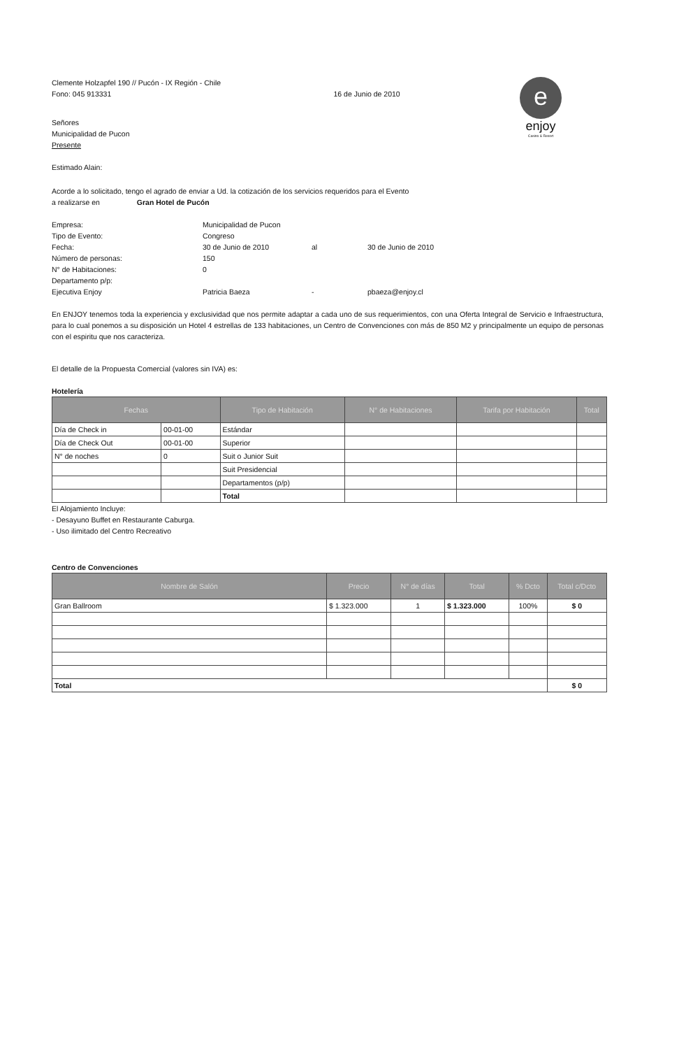Clemente Holzapfel 190 // Pucón - IX Región - Chile
Fono: 045 913331
16 de Junio de 2010
e
enjoy
Casino & Resort
Señores
Municipalidad de Pucon
Presente
Estimado Alain:
Acorde a lo solicitado, tengo el agrado de enviar a Ud. la cotización de los servicios requeridos para el Evento
a realizarse en Gran Hotel de Pucón
| Empresa: | Municipalidad de Pucon | | |
| Tipo de Evento: | Congreso | | |
| Fecha: | 30 de Junio de 2010 | al | 30 de Junio de 2010 |
| Número de personas: | 150 | | |
| N° de Habitaciones: | 0 | | |
| Departamento p/p: | | | |
| Ejecutiva Enjoy | Patricia Baeza | - | pbaeza@enjoy.cl |
En ENJOY tenemos toda la experiencia y exclusividad que nos permite adaptar a cada uno de sus requerimientos, con una Oferta Integral de Servicio e Infraestructura, para lo cual ponemos a su disposición un Hotel 4 estrellas de 133 habitaciones, un Centro de Convenciones con más de 850 M2 y principalmente un equipo de personas con el espiritu que nos caracteriza.
El detalle de la Propuesta Comercial (valores sin IVA) es:
Hotelería
| Fechas | | Tipo de Habitación | N° de Habitaciones | Tarifa por Habitación | Total |
| --- | --- | --- | --- | --- | --- |
| Día de Check in | 00-01-00 | Estándar | | | |
| Día de Check Out | 00-01-00 | Superior | | | |
| N° de noches | 0 | Suit o Junior Suit | | | |
| | | Suit Presidencial | | | |
| | | Departamentos (p/p) | | | |
| | | Total | | | |
El Alojamiento Incluye:
- Desayuno Buffet en Restaurante Caburga.
- Uso ilimitado del Centro Recreativo
Centro de Convenciones
| Nombre de Salón | Precio | N° de días | Total | % Dcto | Total c/Dcto |
| --- | --- | --- | --- | --- | --- |
| Gran Ballroom | $ 1.323.000 | 1 | $ 1.323.000 | 100% | $ 0 |
| Total | | | | | $ 0 |